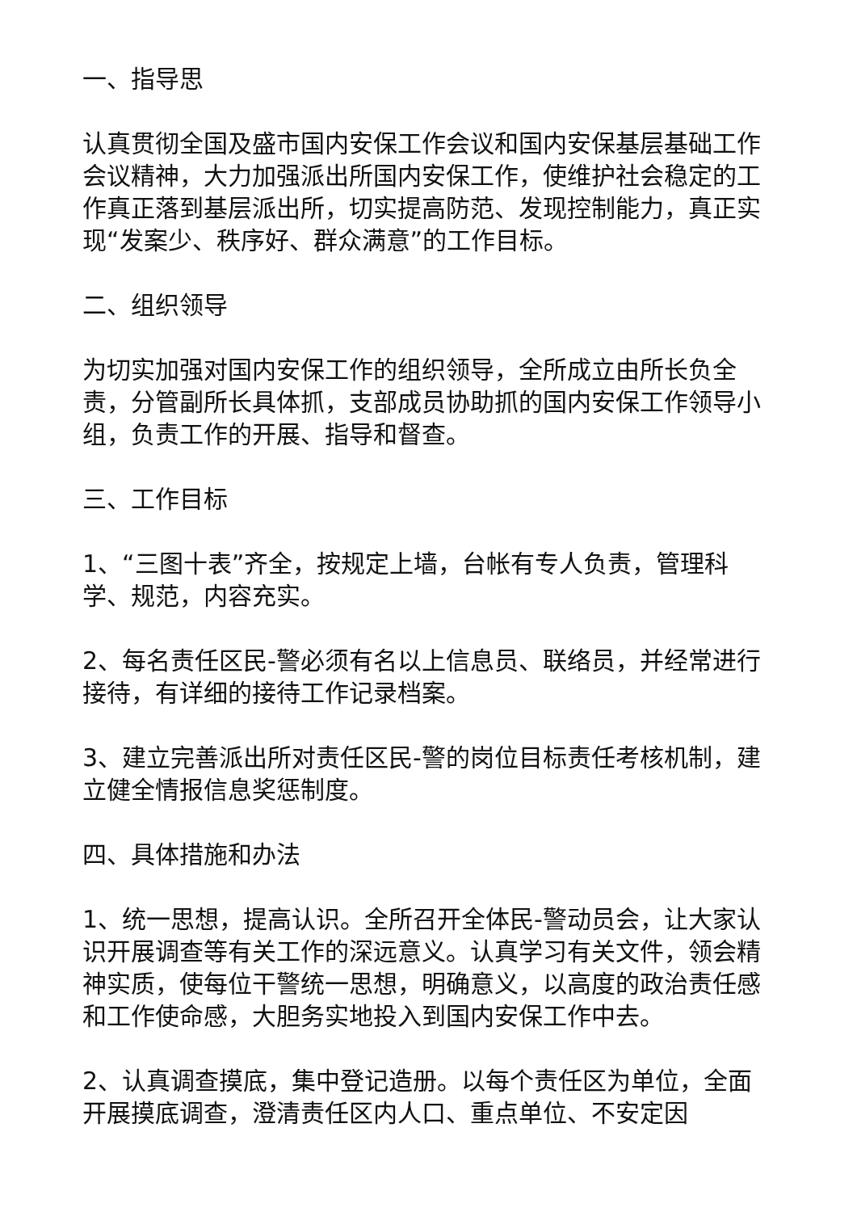一、指导思
认真贯彻全国及盛市国内安保工作会议和国内安保基层基础工作会议精神，大力加强派出所国内安保工作，使维护社会稳定的工作真正落到基层派出所，切实提高防范、发现控制能力，真正实现“发案少、秩序好、群众满意”的工作目标。
二、组织领导
为切实加强对国内安保工作的组织领导，全所成立由所长负全责，分管副所长具体抓，支部成员协助抓的国内安保工作领导小组，负责工作的开展、指导和督查。
三、工作目标
1、“三图十表”齐全，按规定上墙，台帐有专人负责，管理科学、规范，内容充实。
2、每名责任区民-警必须有名以上信息员、联络员，并经常进行接待，有详细的接待工作记录档案。
3、建立完善派出所对责任区民-警的岗位目标责任考核机制，建立健全情报信息奖惩制度。
四、具体措施和办法
1、统一思想，提高认识。全所召开全体民-警动员会，让大家认识开展调查等有关工作的深远意义。认真学习有关文件，领会精神实质，使每位干警统一思想，明确意义，以高度的政治责任感和工作使命感，大胆务实地投入到国内安保工作中去。
2、认真调查摸底，集中登记造册。以每个责任区为单位，全面开展摸底调查，澄清责任区内人口、重点单位、不安定因